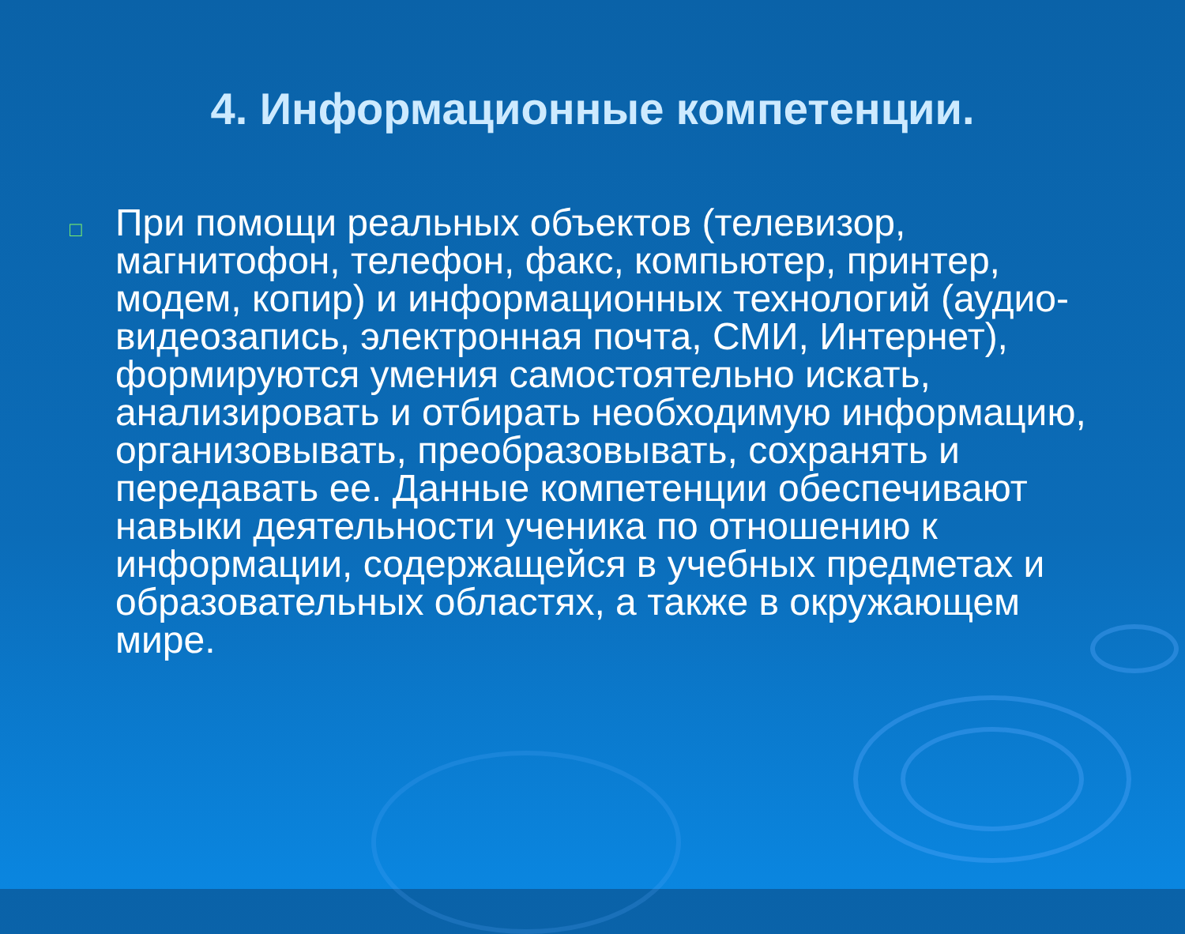4. Информационные компетенции.
□
При помощи реальных объектов (телевизор, магнитофон, телефон, факс, компьютер, принтер, модем, копир) и информационных технологий (аудио-видеозапись, электронная почта, СМИ, Интернет), формируются умения самостоятельно искать, анализировать и отбирать необходимую информацию, организовывать, преобразовывать, сохранять и передавать ее. Данные компетенции обеспечивают навыки деятельности ученика по отношению к информации, содержащейся в учебных предметах и образовательных областях, а также в окружающем мире.